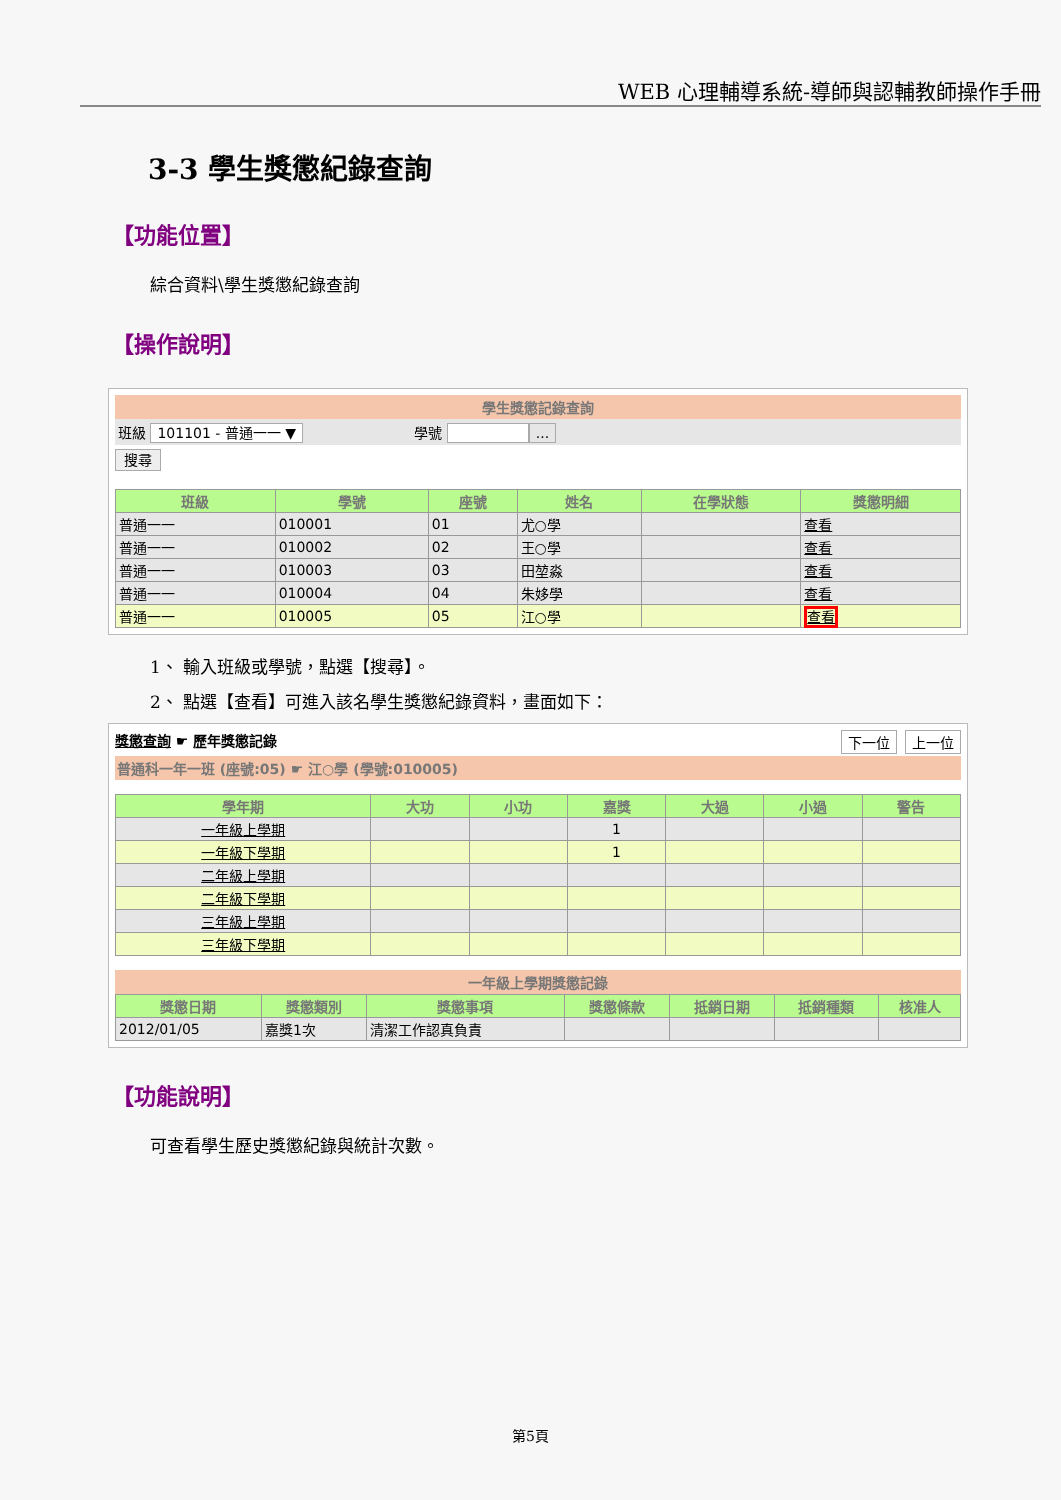WEB 心理輔導系統-導師與認輔教師操作手冊
3-3 學生獎懲紀錄查詢
【功能位置】
綜合資料\學生獎懲紀錄查詢
【操作說明】
學生獎懲記錄查詢
班級 101101 - 普通一一 ▼ 學號 ...
搜尋
| 班級 | 學號 | 座號 | 姓名 | 在學狀態 | 獎懲明細 |
| --- | --- | --- | --- | --- | --- |
| 普通一一 | 010001 | 01 | 尤○學 | | 查看 |
| 普通一一 | 010002 | 02 | 王○學 | | 查看 |
| 普通一一 | 010003 | 03 | 田堃淼 | | 查看 |
| 普通一一 | 010004 | 04 | 朱姼學 | | 查看 |
| 普通一一 | 010005 | 05 | 江○學 | | 查看 |
1、 輸入班級或學號，點選【搜尋】。
2、 點選【查看】可進入該名學生獎懲紀錄資料，畫面如下：
獎懲查詢 ☛ 歷年獎懲記錄 上一位 下一位
普通科一年一班 (座號:05) ☛ 江○學 (學號:010005)
| 學年期 | 大功 | 小功 | 嘉獎 | 大過 | 小過 | 警告 |
| --- | --- | --- | --- | --- | --- | --- |
| 一年級上學期 | | | 1 | | | |
| 一年級下學期 | | | 1 | | | |
| 二年級上學期 | | | | | | |
| 二年級下學期 | | | | | | |
| 三年級上學期 | | | | | | |
| 三年級下學期 | | | | | | |
一年級上學期獎懲記錄
| 獎懲日期 | 獎懲類別 | 獎懲事項 | 獎懲條款 | 抵銷日期 | 抵銷種類 | 核准人 |
| --- | --- | --- | --- | --- | --- | --- |
| 2012/01/05 | 嘉獎1次 | 清潔工作認真負責 | | | | |
【功能說明】
可查看學生歷史獎懲紀錄與統計次數。
第5頁